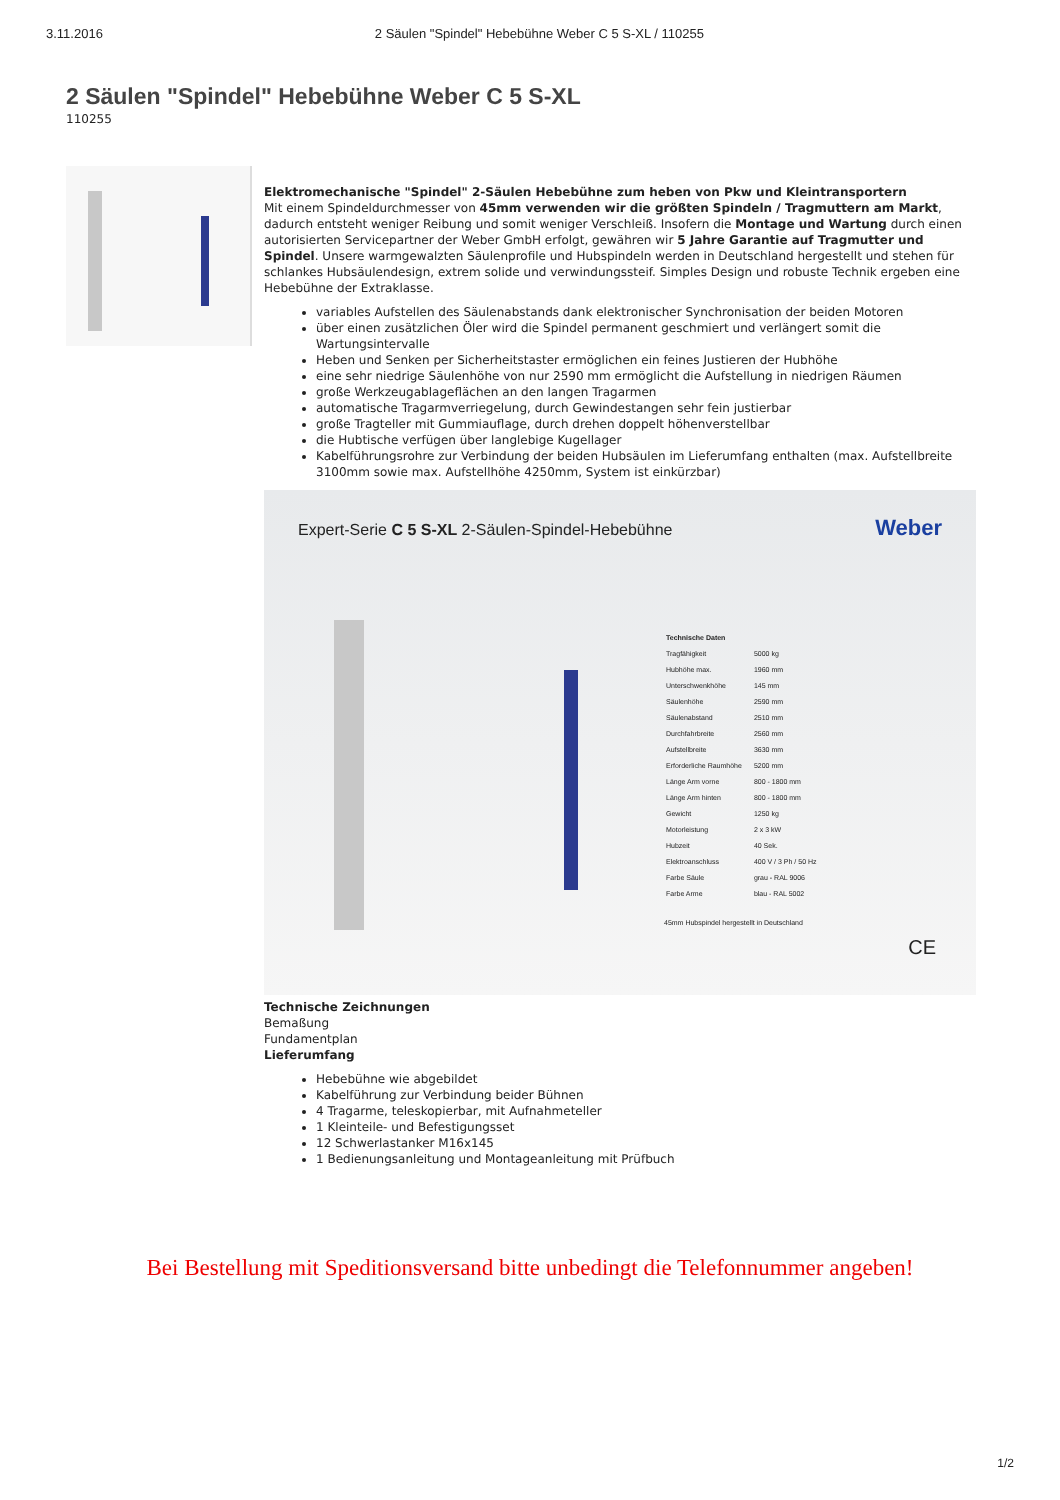3.11.2016 2 Säulen "Spindel" Hebebühne Weber C 5 S-XL / 110255
2 Säulen "Spindel" Hebebühne Weber C 5 S-XL
110255
Elektromechanische "Spindel" 2-Säulen Hebebühne zum heben von Pkw und Kleintransportern
Mit einem Spindeldurchmesser von 45mm verwenden wir die größten Spindeln / Tragmuttern am Markt, dadurch entsteht weniger Reibung und somit weniger Verschleiß. Insofern die Montage und Wartung durch einen autorisierten Servicepartner der Weber GmbH erfolgt, gewähren wir 5 Jahre Garantie auf Tragmutter und Spindel. Unsere warmgewalzten Säulenprofile und Hubspindeln werden in Deutschland hergestellt und stehen für schlankes Hubsäulendesign, extrem solide und verwindungssteif. Simples Design und robuste Technik ergeben eine Hebebühne der Extraklasse.
variables Aufstellen des Säulenabstands dank elektronischer Synchronisation der beiden Motoren
über einen zusätzlichen Öler wird die Spindel permanent geschmiert und verlängert somit die Wartungsintervalle
Heben und Senken per Sicherheitstaster ermöglichen ein feines Justieren der Hubhöhe
eine sehr niedrige Säulenhöhe von nur 2590 mm ermöglicht die Aufstellung in niedrigen Räumen
große Werkzeugablageflächen an den langen Tragarmen
automatische Tragarmverriegelung, durch Gewindestangen sehr fein justierbar
große Tragteller mit Gummiauflage, durch drehen doppelt höhenverstellbar
die Hubtische verfügen über langlebige Kugellager
Kabelführungsrohre zur Verbindung der beiden Hubsäulen im Lieferumfang enthalten (max. Aufstellbreite 3100mm sowie max. Aufstellhöhe 4250mm, System ist einkürzbar)
Expert-Serie C 5 S-XL 2-Säulen-Spindel-Hebebühne
Weber
| Technische Daten | |
| --- | --- |
| Tragfähigkeit | 5000 kg |
| Hubhöhe max. | 1960 mm |
| Unterschwenkhöhe | 145 mm |
| Säulenhöhe | 2590 mm |
| Säulenabstand | 2510 mm |
| Durchfahrbreite | 2560 mm |
| Aufstellbreite | 3630 mm |
| Erforderliche Raumhöhe | 5200 mm |
| Länge Arm vorne | 800 - 1800 mm |
| Länge Arm hinten | 800 - 1800 mm |
| Gewicht | 1250 kg |
| Motorleistung | 2 x 3 kW |
| Hubzeit | 40 Sek. |
| Elektroanschluss | 400 V / 3 Ph / 50 Hz |
| Farbe Säule | grau - RAL 9006 |
| Farbe Arme | blau - RAL 5002 |
45mm Hubspindel hergestellt in Deutschland
CE
Technische Zeichnungen
Bemaßung
Fundamentplan
Lieferumfang
Hebebühne wie abgebildet
Kabelführung zur Verbindung beider Bühnen
4 Tragarme, teleskopierbar, mit Aufnahmeteller
1 Kleinteile- und Befestigungsset
12 Schwerlastanker M16x145
1 Bedienungsanleitung und Montageanleitung mit Prüfbuch
Bei Bestellung mit Speditionsversand bitte unbedingt die Telefonnummer angeben!
1/2